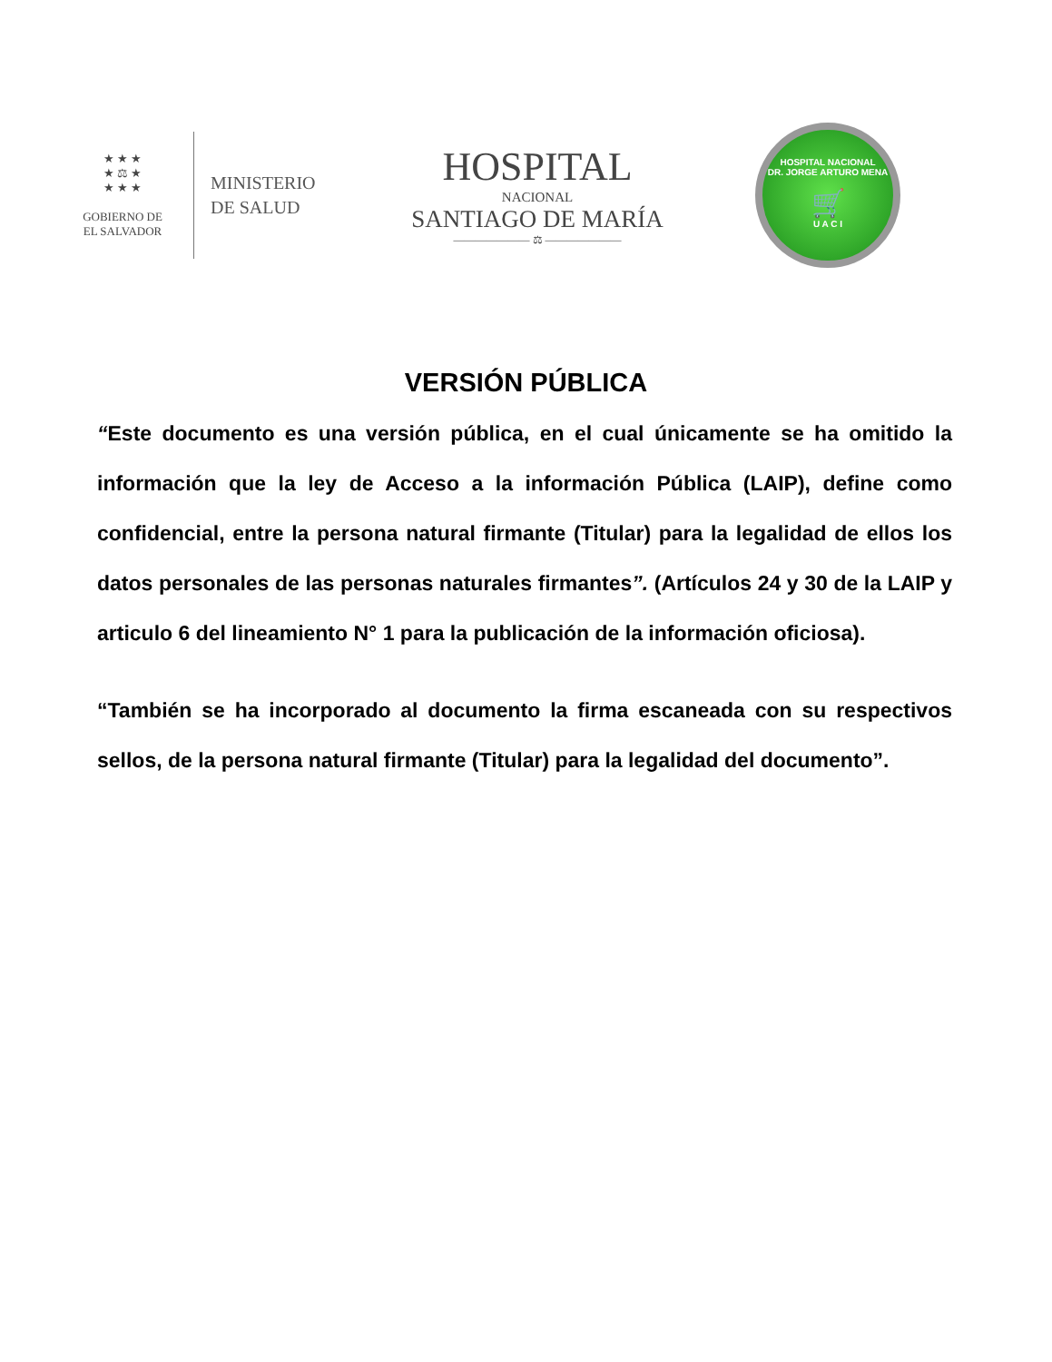★ ★ ★
★ ⚖ ★
★ ★ ★
GOBIERNO DE
EL SALVADOR
MINISTERIO
DE SALUD
HOSPITAL
NACIONAL
SANTIAGO DE MARÍA
——————— ⚖ ———————
HOSPITAL NACIONAL
DR. JORGE ARTURO MENA
🛒
U A C I
VERSIÓN PÚBLICA
“Este documento es una versión pública, en el cual únicamente se ha omitido la información que la ley de Acceso a la información Pública (LAIP), define como confidencial, entre la persona natural firmante (Titular) para la legalidad de ellos los datos personales de las personas naturales firmantes”. (Artículos 24 y 30 de la LAIP y articulo 6 del lineamiento N° 1 para la publicación de la información oficiosa).
“También se ha incorporado al documento la firma escaneada con su respectivos sellos, de la persona natural firmante (Titular) para la legalidad del documento”.